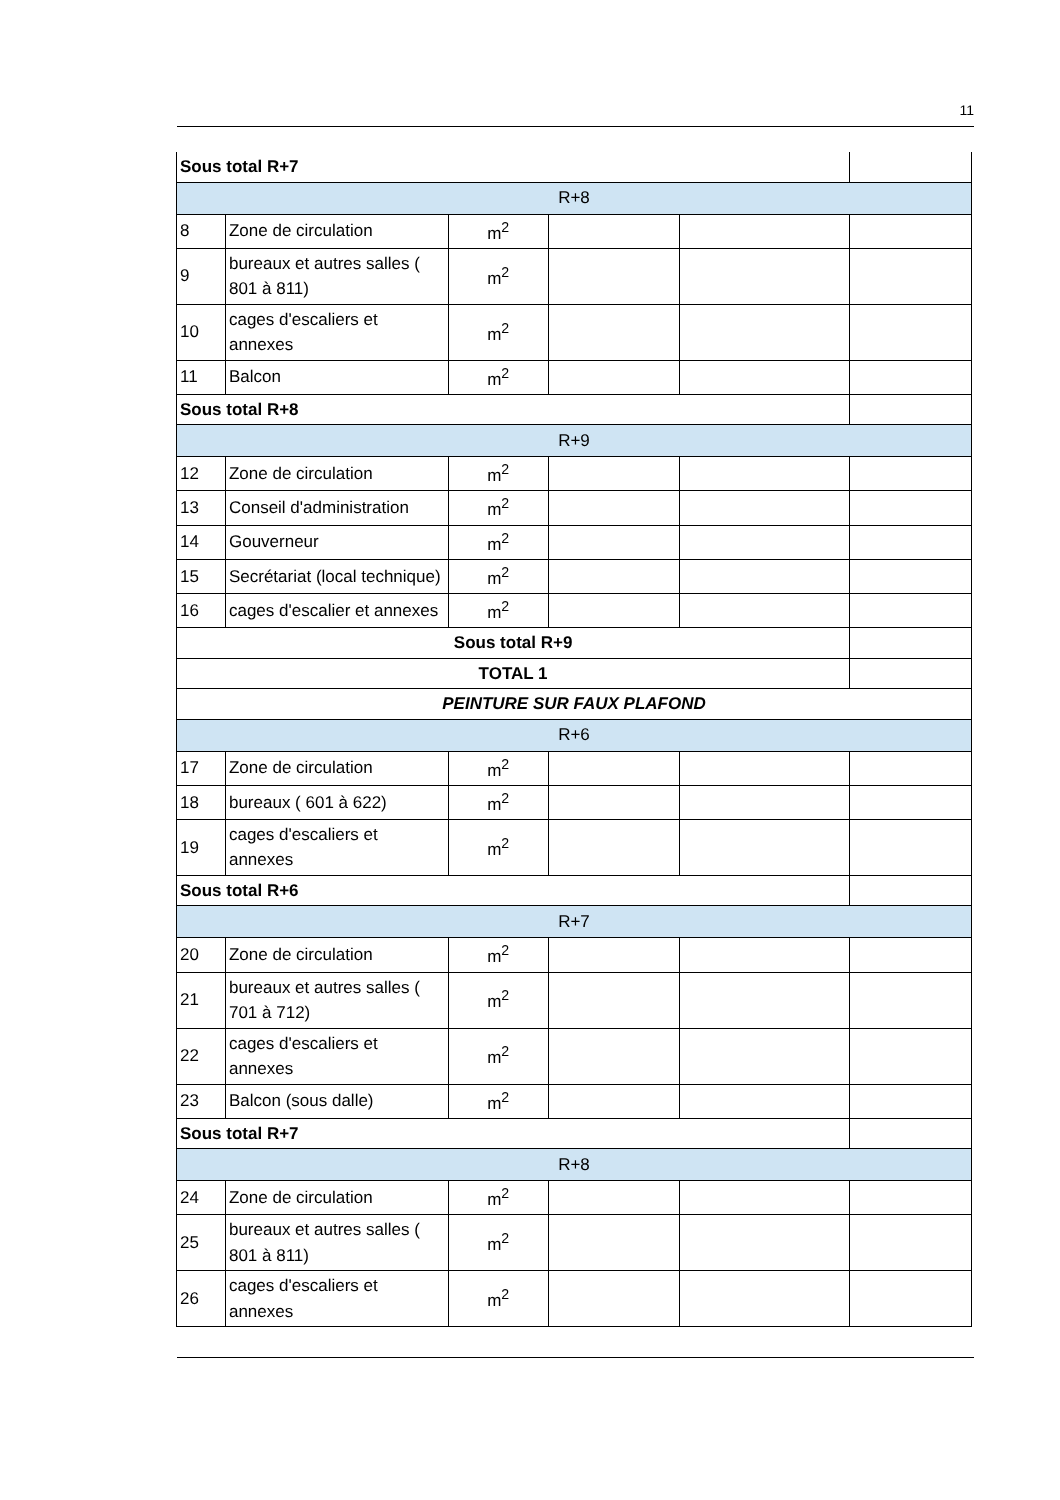11
| Sous total R+7 | | | | | |
| R+8 | | | | | |
| 8 | Zone de circulation | m<sup>2</sup> | | | |
| 9 | bureaux et autres salles ( 801 à 811) | m<sup>2</sup> | | | |
| 10 | cages d'escaliers et annexes | m<sup>2</sup> | | | |
| 11 | Balcon | m<sup>2</sup> | | | |
| Sous total R+8 | | | | | |
| R+9 | | | | | |
| 12 | Zone de circulation | m<sup>2</sup> | | | |
| 13 | Conseil d'administration | m<sup>2</sup> | | | |
| 14 | Gouverneur | m<sup>2</sup> | | | |
| 15 | Secrétariat (local technique) | m<sup>2</sup> | | | |
| 16 | cages d'escalier et annexes | m<sup>2</sup> | | | |
| Sous total R+9 | | | | | |
| TOTAL 1 | | | | | |
| PEINTURE SUR FAUX PLAFOND | | | | | |
| R+6 | | | | | |
| 17 | Zone de circulation | m<sup>2</sup> | | | |
| 18 | bureaux ( 601 à 622) | m<sup>2</sup> | | | |
| 19 | cages d'escaliers et annexes | m<sup>2</sup> | | | |
| Sous total R+6 | | | | | |
| R+7 | | | | | |
| 20 | Zone de circulation | m<sup>2</sup> | | | |
| 21 | bureaux et autres salles ( 701 à 712) | m<sup>2</sup> | | | |
| 22 | cages d'escaliers et annexes | m<sup>2</sup> | | | |
| 23 | Balcon (sous dalle) | m<sup>2</sup> | | | |
| Sous total R+7 | | | | | |
| R+8 | | | | | |
| 24 | Zone de circulation | m<sup>2</sup> | | | |
| 25 | bureaux et autres salles ( 801 à 811) | m<sup>2</sup> | | | |
| 26 | cages d'escaliers et annexes | m<sup>2</sup> | | | |